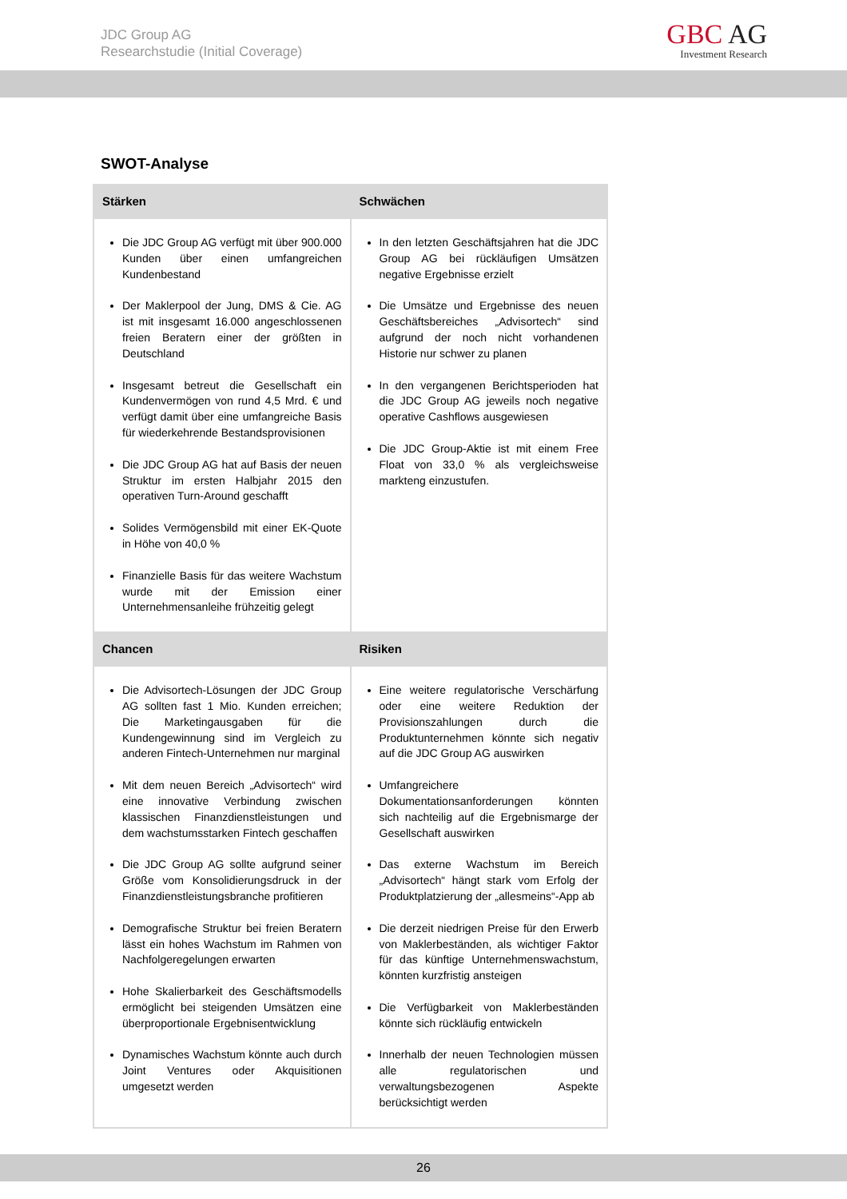JDC Group AG
Researchstudie (Initial Coverage)
GBC AG
Investment Research
SWOT-Analyse
| Stärken | Schwächen |
| --- | --- |
| Die JDC Group AG verfügt mit über 900.000 Kunden über einen umfangreichen Kundenbestand Der Maklerpool der Jung, DMS & Cie. AG ist mit insgesamt 16.000 angeschlossenen freien Beratern einer der größten in Deutschland Insgesamt betreut die Gesellschaft ein Kundenvermögen von rund 4,5 Mrd. € und verfügt damit über eine umfangreiche Basis für wiederkehrende Bestandsprovisionen Die JDC Group AG hat auf Basis der neuen Struktur im ersten Halbjahr 2015 den operativen Turn-Around geschafft Solides Vermögensbild mit einer EK-Quote in Höhe von 40,0 % Finanzielle Basis für das weitere Wachstum wurde mit der Emission einer Unternehmensanleihe frühzeitig gelegt | In den letzten Geschäftsjahren hat die JDC Group AG bei rückläufigen Umsätzen negative Ergebnisse erzielt Die Umsätze und Ergebnisse des neuen Geschäftsbereiches „Advisortech“ sind aufgrund der noch nicht vorhandenen Historie nur schwer zu planen In den vergangenen Berichtsperioden hat die JDC Group AG jeweils noch negative operative Cashflows ausgewiesen Die JDC Group-Aktie ist mit einem Free Float von 33,0 % als vergleichsweise markteng einzustufen. |
| Chancen | Risiken |
| Die Advisortech-Lösungen der JDC Group AG sollten fast 1 Mio. Kunden erreichen; Die Marketingausgaben für die Kundengewinnung sind im Vergleich zu anderen Fintech-Unternehmen nur marginal Mit dem neuen Bereich „Advisortech“ wird eine innovative Verbindung zwischen klassischen Finanzdienstleistungen und dem wachstumsstarken Fintech geschaffen Die JDC Group AG sollte aufgrund seiner Größe vom Konsolidierungsdruck in der Finanzdienstleistungsbranche profitieren Demografische Struktur bei freien Beratern lässt ein hohes Wachstum im Rahmen von Nachfolgeregelungen erwarten Hohe Skalierbarkeit des Geschäftsmodells ermöglicht bei steigenden Umsätzen eine überproportionale Ergebnisentwicklung Dynamisches Wachstum könnte auch durch Joint Ventures oder Akquisitionen umgesetzt werden | Eine weitere regulatorische Verschärfung oder eine weitere Reduktion der Provisionszahlungen durch die Produktunternehmen könnte sich negativ auf die JDC Group AG auswirken Umfangreichere Dokumentationsanforderungen könnten sich nachteilig auf die Ergebnismarge der Gesellschaft auswirken Das externe Wachstum im Bereich „Advisortech“ hängt stark vom Erfolg der Produktplatzierung der „allesmeins“-App ab Die derzeit niedrigen Preise für den Erwerb von Maklerbeständen, als wichtiger Faktor für das künftige Unternehmenswachstum, könnten kurzfristig ansteigen Die Verfügbarkeit von Maklerbeständen könnte sich rückläufig entwickeln Innerhalb der neuen Technologien müssen alle regulatorischen und verwaltungsbezogenen Aspekte berücksichtigt werden |
26